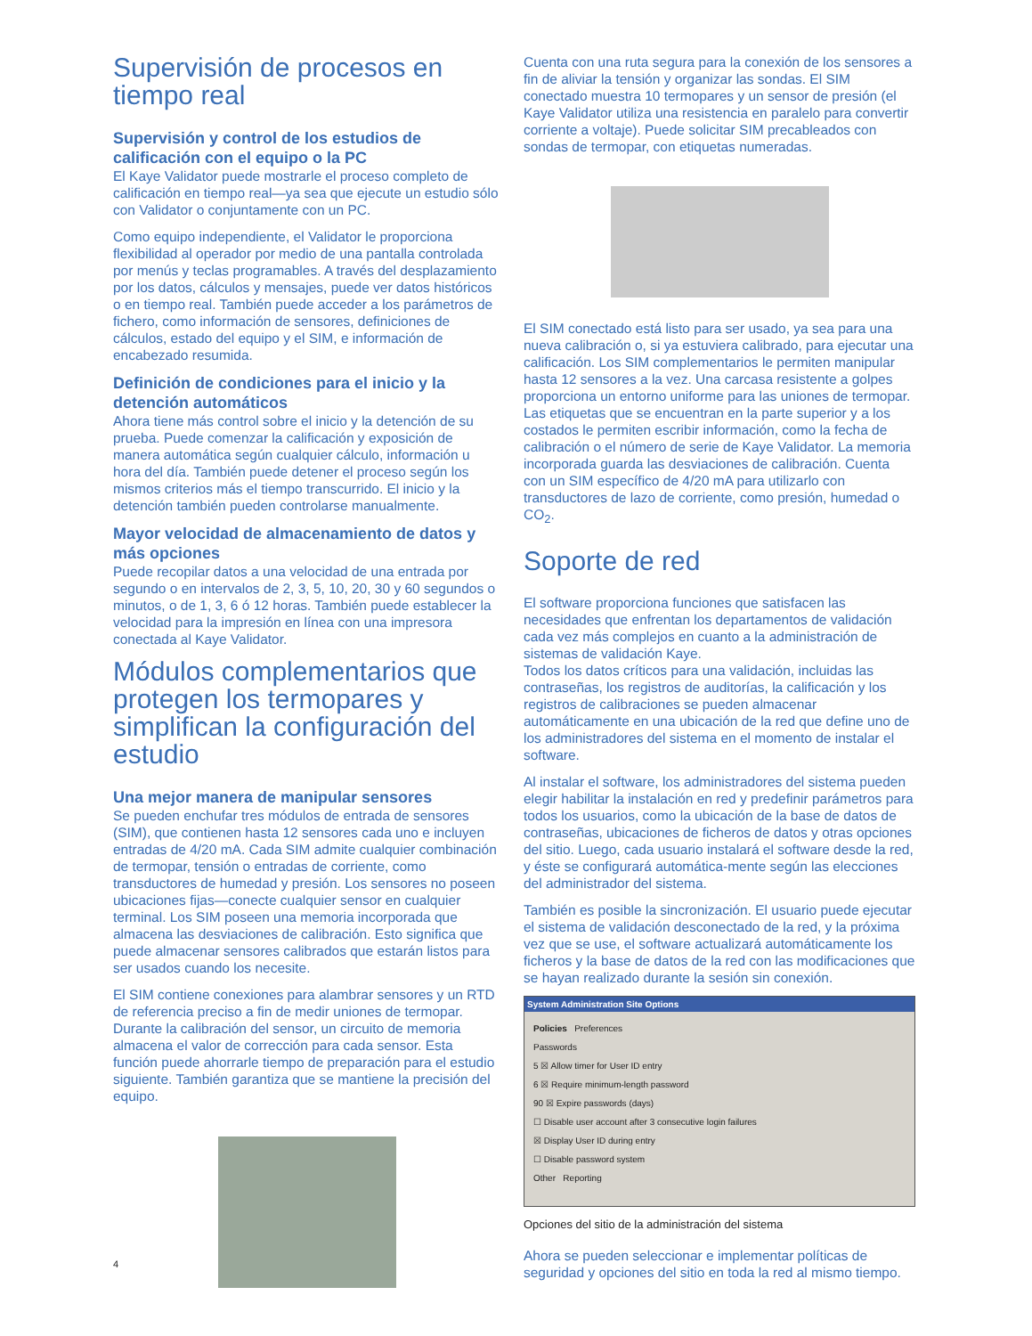Supervisión de procesos en tiempo real
Supervisión y control de los estudios de calificación con el equipo o la PC
El Kaye Validator puede mostrarle el proceso completo de calificación en tiempo real—ya sea que ejecute un estudio sólo con Validator o conjuntamente con un PC.
Como equipo independiente, el Validator le proporciona flexibilidad al operador por medio de una pantalla controlada por menús y teclas programables. A través del desplazamiento por los datos, cálculos y mensajes, puede ver datos históricos o en tiempo real. También puede acceder a los parámetros de fichero, como información de sensores, definiciones de cálculos, estado del equipo y el SIM, e información de encabezado resumida.
Definición de condiciones para el inicio y la detención automáticos
Ahora tiene más control sobre el inicio y la detención de su prueba. Puede comenzar la calificación y exposición de manera automática según cualquier cálculo, información u hora del día. También puede detener el proceso según los mismos criterios más el tiempo transcurrido. El inicio y la detención también pueden controlarse manualmente.
Mayor velocidad de almacenamiento de datos y más opciones
Puede recopilar datos a una velocidad de una entrada por segundo o en intervalos de 2, 3, 5, 10, 20, 30 y 60 segundos o minutos, o de 1, 3, 6 ó 12 horas. También puede establecer la velocidad para la impresión en línea con una impresora conectada al Kaye Validator.
Módulos complementarios que protegen los termopares y simplifican la configuración del estudio
Una mejor manera de manipular sensores
Se pueden enchufar tres módulos de entrada de sensores (SIM), que contienen hasta 12 sensores cada uno e incluyen entradas de 4/20 mA. Cada SIM admite cualquier combinación de termopar, tensión o entradas de corriente, como transductores de humedad y presión. Los sensores no poseen ubicaciones fijas—conecte cualquier sensor en cualquier terminal. Los SIM poseen una memoria incorporada que almacena las desviaciones de calibración. Esto significa que puede almacenar sensores calibrados que estarán listos para ser usados cuando los necesite.
El SIM contiene conexiones para alambrar sensores y un RTD de referencia preciso a fin de medir uniones de termopar. Durante la calibración del sensor, un circuito de memoria almacena el valor de corrección para cada sensor. Esta función puede ahorrarle tiempo de preparación para el estudio siguiente. También garantiza que se mantiene la precisión del equipo.
Cuenta con una ruta segura para la conexión de los sensores a fin de aliviar la tensión y organizar las sondas. El SIM conectado muestra 10 termopares y un sensor de presión (el Kaye Validator utiliza una resistencia en paralelo para convertir corriente a voltaje). Puede solicitar SIM precableados con sondas de termopar, con etiquetas numeradas.
El SIM conectado está listo para ser usado, ya sea para una nueva calibración o, si ya estuviera calibrado, para ejecutar una calificación. Los SIM complementarios le permiten manipular hasta 12 sensores a la vez. Una carcasa resistente a golpes proporciona un entorno uniforme para las uniones de termopar. Las etiquetas que se encuentran en la parte superior y a los costados le permiten escribir información, como la fecha de calibración o el número de serie de Kaye Validator. La memoria incorporada guarda las desviaciones de calibración. Cuenta con un SIM específico de 4/20 mA para utilizarlo con transductores de lazo de corriente, como presión, humedad o CO<sub>2</sub>.
Soporte de red
El software proporciona funciones que satisfacen las necesidades que enfrentan los departamentos de validación cada vez más complejos en cuanto a la administración de sistemas de validación Kaye.
Todos los datos críticos para una validación, incluidas las contraseñas, los registros de auditorías, la calificación y los registros de calibraciones se pueden almacenar automáticamente en una ubicación de la red que define uno de los administradores del sistema en el momento de instalar el software.
Al instalar el software, los administradores del sistema pueden elegir habilitar la instalación en red y predefinir parámetros para todos los usuarios, como la ubicación de la base de datos de contraseñas, ubicaciones de ficheros de datos y otras opciones del sitio. Luego, cada usuario instalará el software desde la red, y éste se configurará automática-mente según las elecciones del administrador del sistema.
También es posible la sincronización. El usuario puede ejecutar el sistema de validación desconectado de la red, y la próxima vez que se use, el software actualizará automáticamente los ficheros y la base de datos de la red con las modificaciones que se hayan realizado durante la sesión sin conexión.
System Administration Site Options
Policies Preferences
Passwords
5 ☒ Allow timer for User ID entry
6 ☒ Require minimum-length password
90 ☒ Expire passwords (days)
☐ Disable user account after 3 consecutive login failures
☒ Display User ID during entry
☐ Disable password system
Other Reporting
Opciones del sitio de la administración del sistema
Ahora se pueden seleccionar e implementar políticas de seguridad y opciones del sitio en toda la red al mismo tiempo.
4